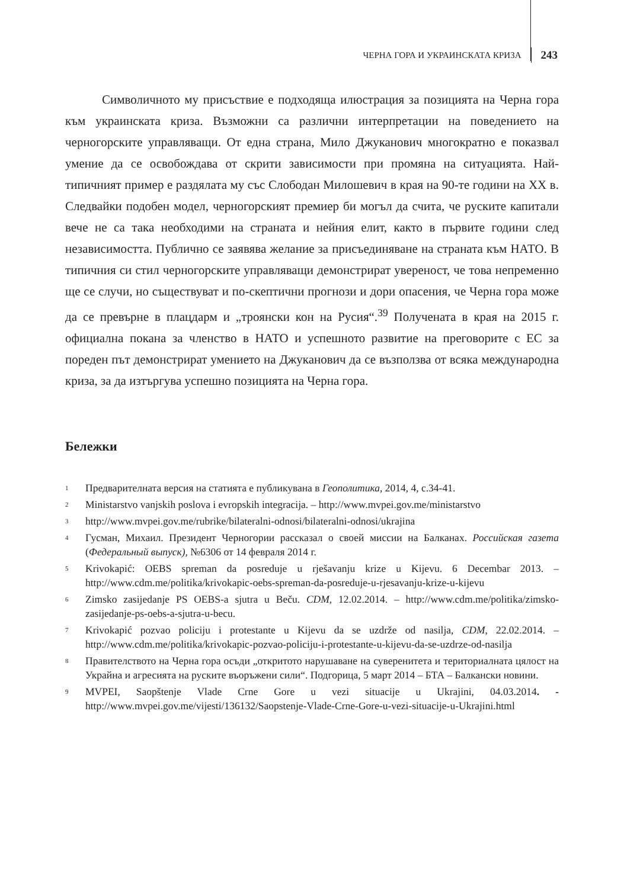ЧЕРНА ГОРА И УКРАИНСКАТА КРИЗА 243
Символичното му присъствие е подходяща илюстрация за позицията на Черна гора към украинската криза. Възможни са различни интерпретации на поведението на черногорските управляващи. От една страна, Мило Джуканович многократно е показвал умение да се освобождава от скрити зависимости при промяна на ситуацията. Най-типичният пример е раздялата му със Слободан Милошевич в края на 90-те години на XX в. Следвайки подобен модел, черногорският премиер би могъл да счита, че руските капитали вече не са така необходими на страната и нейния елит, както в първите години след независимостта. Публично се заявява желание за присъединяване на страната към НАТО. В типичния си стил черногорските управляващи демонстрират увереност, че това непременно ще се случи, но съществуват и по-скептични прогнози и дори опасения, че Черна гора може да се превърне в плацдарм и „троянски кон на Русия“.<sup>39</sup> Получената в края на 2015 г. официална покана за членство в НАТО и успешното развитие на преговорите с ЕС за пореден път демонстрират умението на Джуканович да се възползва от всяка международна криза, за да изтъргува успешно позицията на Черна гора.
Бележки
<sup>1</sup> Предварителната версия на статията е публикувана в Геополитика, 2014, 4, с.34-41.
<sup>2</sup> Ministarstvo vanjskih poslova i evropskih integracija. – http://www.mvpei.gov.me/ministarstvo
<sup>3</sup> http://www.mvpei.gov.me/rubrike/bilateralni-odnosi/bilateralni-odnosi/ukrajina
<sup>4</sup> Гусман, Михаил. Президент Черногории рассказал о своей миссии на Балканах. Российская газета (Федеральный выпуск), №6306 от 14 февраля 2014 г.
<sup>5</sup> Krivokapić: OEBS spreman da posreduje u rješavanju krize u Kijevu. 6 Decembar 2013. – http://www.cdm.me/politika/krivokapic-oebs-spreman-da-posreduje-u-rjesavanju-krize-u-kijevu
<sup>6</sup> Zimsko zasijedanje PS OEBS-a sjutra u Beču. CDM, 12.02.2014. – http://www.cdm.me/politika/zimsko-zasijedanje-ps-oebs-a-sjutra-u-becu.
<sup>7</sup> Krivokapić pozvao policiju i protestante u Kijevu da se uzdrže od nasilja, CDM, 22.02.2014. – http://www.cdm.me/politika/krivokapic-pozvao-policiju-i-protestante-u-kijevu-da-se-uzdrze-od-nasilja
<sup>8</sup> Правителството на Черна гора осъди „откритото нарушаване на суверенитета и териториалната цялост на Украйна и агресията на руските въоръжени сили“. Подгорица, 5 март 2014 – БТА – Балкански новини.
<sup>9</sup> MVPEI, Saopštenje Vlade Crne Gore u vezi situacije u Ukrajini, 04.03.2014. -http://www.mvpei.gov.me/vijesti/136132/Saopstenje-Vlade-Crne-Gore-u-vezi-situacije-u-Ukrajini.html